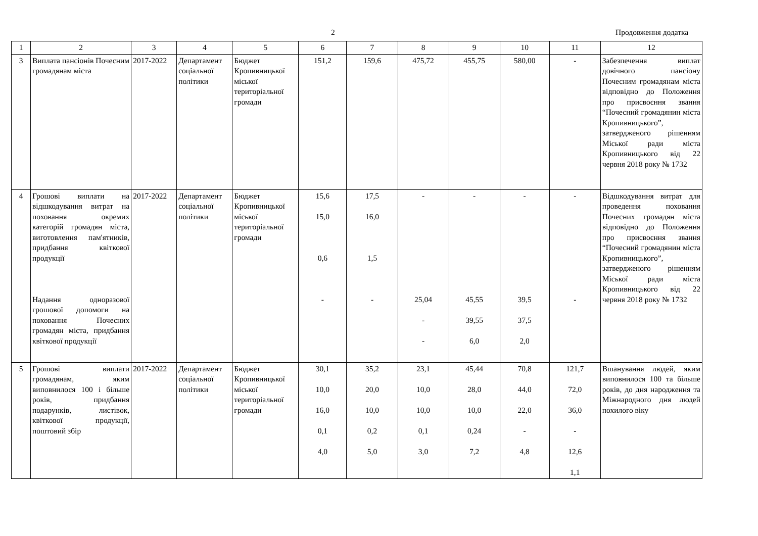2 Продовження додатка
| 1 | 2 | 3 | 4 | 5 | 6 | 7 | 8 | 9 | 10 | 11 | 12 |
| 3 | Виплата пансіонів Почесним громадянам міста | 2017-2022 | Департамент соціальної політики | Бюджет Кропивницької міської територіальної громади | 151,2 | 159,6 | 475,72 | 455,75 | 580,00 | - | Забезпечення виплат довічного пансіону Почесним громадянам міста відповідно до Положення про присвоєння звання “Почесний громадянин міста Кропивницького”, затвердженого рішенням Міської ради міста Кропивницького від 22 червня 2018 року № 1732 |
| 4 | Грошові виплати на відшкодування витрат на поховання окремих категорій громадян міста, виготовлення пам'ятників, придбання квіткової продукції Надання одноразової грошової допомоги на поховання Почесних громадян міста, придбання квіткової продукції | 2017-2022 | Департамент соціальної політики | Бюджет Кропивницької міської територіальної громади | 15,6 15,0 0,6 - | 17,5 16,0 1,5 - | - 25,04 - - | - 45,55 39,55 6,0 | - 39,5 37,5 2,0 | - - | Відшкодування витрат для проведення поховання Почесних громадян міста відповідно до Положення про присвоєння звання “Почесний громадянин міста Кропивницького”, затвердженого рішенням Міської ради міста Кропивницького від 22 червня 2018 року № 1732 |
| 5 | Грошові виплати громадянам, яким виповнилося 100 і більше років, придбання подарунків, листівок, квіткової продукції, поштовий збір | 2017-2022 | Департамент соціальної політики | Бюджет Кропивницької міської територіальної громади | 30,1 10,0 16,0 0,1 4,0 | 35,2 20,0 10,0 0,2 5,0 | 23,1 10,0 10,0 0,1 3,0 | 45,44 28,0 10,0 0,24 7,2 | 70,8 44,0 22,0 - 4,8 | 121,7 72,0 36,0 - 12,6 1,1 | Вшанування людей, яким виповнилося 100 та більше років, до дня народження та Міжнародного дня людей похилого віку |